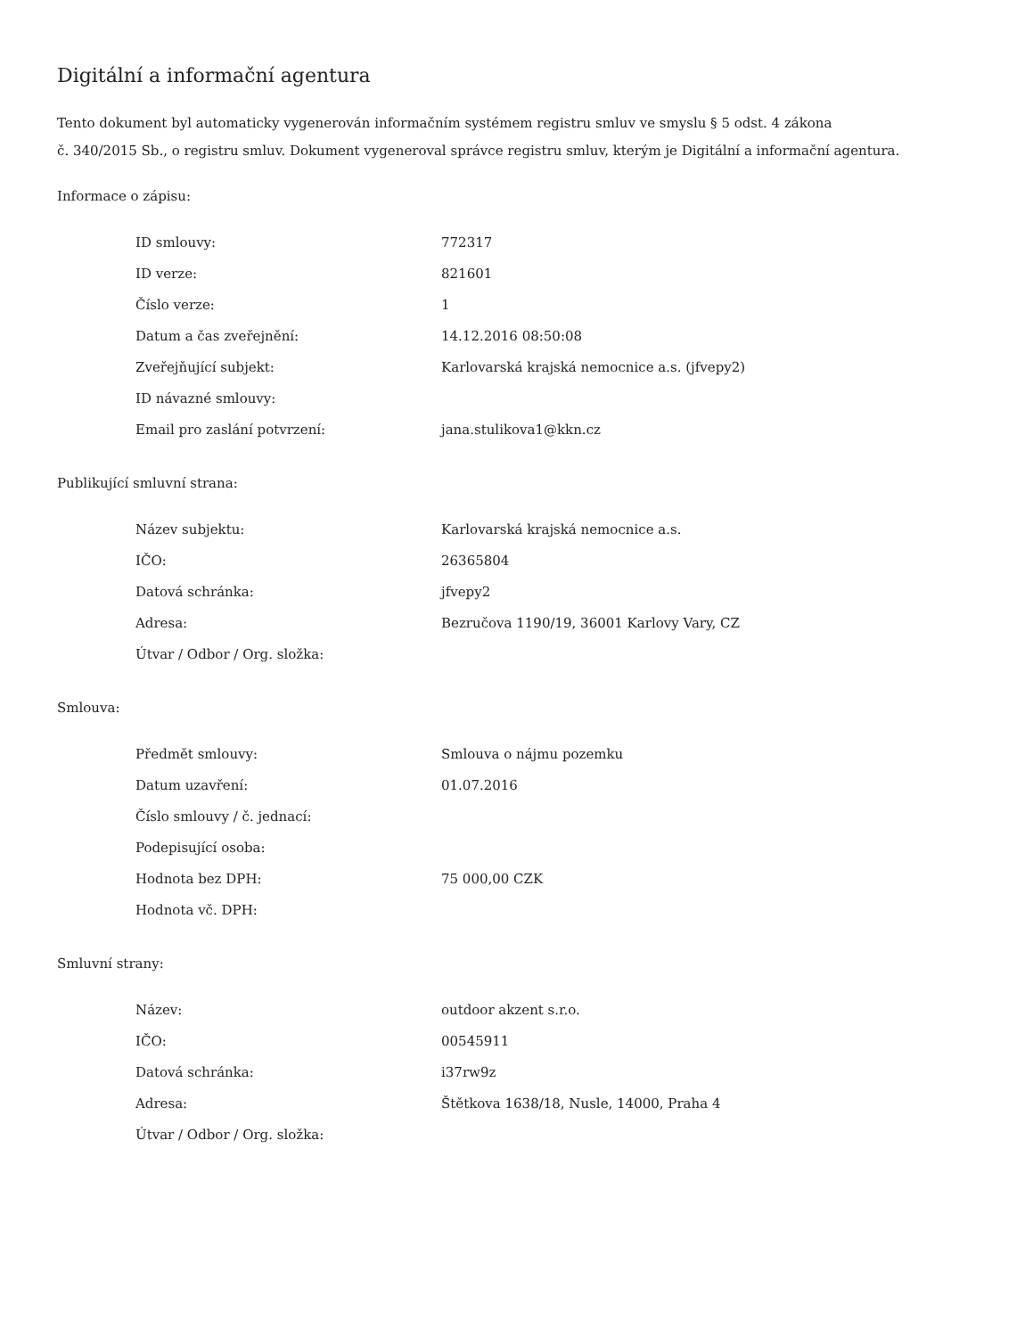Digitální a informační agentura
Tento dokument byl automaticky vygenerován informačním systémem registru smluv ve smyslu § 5 odst. 4 zákona
č. 340/2015 Sb., o registru smluv. Dokument vygeneroval správce registru smluv, kterým je Digitální a informační agentura.
Informace o zápisu:
| ID smlouvy: | 772317 |
| ID verze: | 821601 |
| Číslo verze: | 1 |
| Datum a čas zveřejnění: | 14.12.2016 08:50:08 |
| Zveřejňující subjekt: | Karlovarská krajská nemocnice a.s. (jfvepy2) |
| ID návazné smlouvy: | |
| Email pro zaslání potvrzení: | jana.stulikova1@kkn.cz |
Publikující smluvní strana:
| Název subjektu: | Karlovarská krajská nemocnice a.s. |
| IČO: | 26365804 |
| Datová schránka: | jfvepy2 |
| Adresa: | Bezručova 1190/19, 36001 Karlovy Vary, CZ |
| Útvar / Odbor / Org. složka: | |
Smlouva:
| Předmět smlouvy: | Smlouva o nájmu pozemku |
| Datum uzavření: | 01.07.2016 |
| Číslo smlouvy / č. jednací: | |
| Podepisující osoba: | |
| Hodnota bez DPH: | 75 000,00 CZK |
| Hodnota vč. DPH: | |
Smluvní strany:
| Název: | outdoor akzent s.r.o. |
| IČO: | 00545911 |
| Datová schránka: | i37rw9z |
| Adresa: | Štětkova 1638/18, Nusle, 14000, Praha 4 |
| Útvar / Odbor / Org. složka: | |